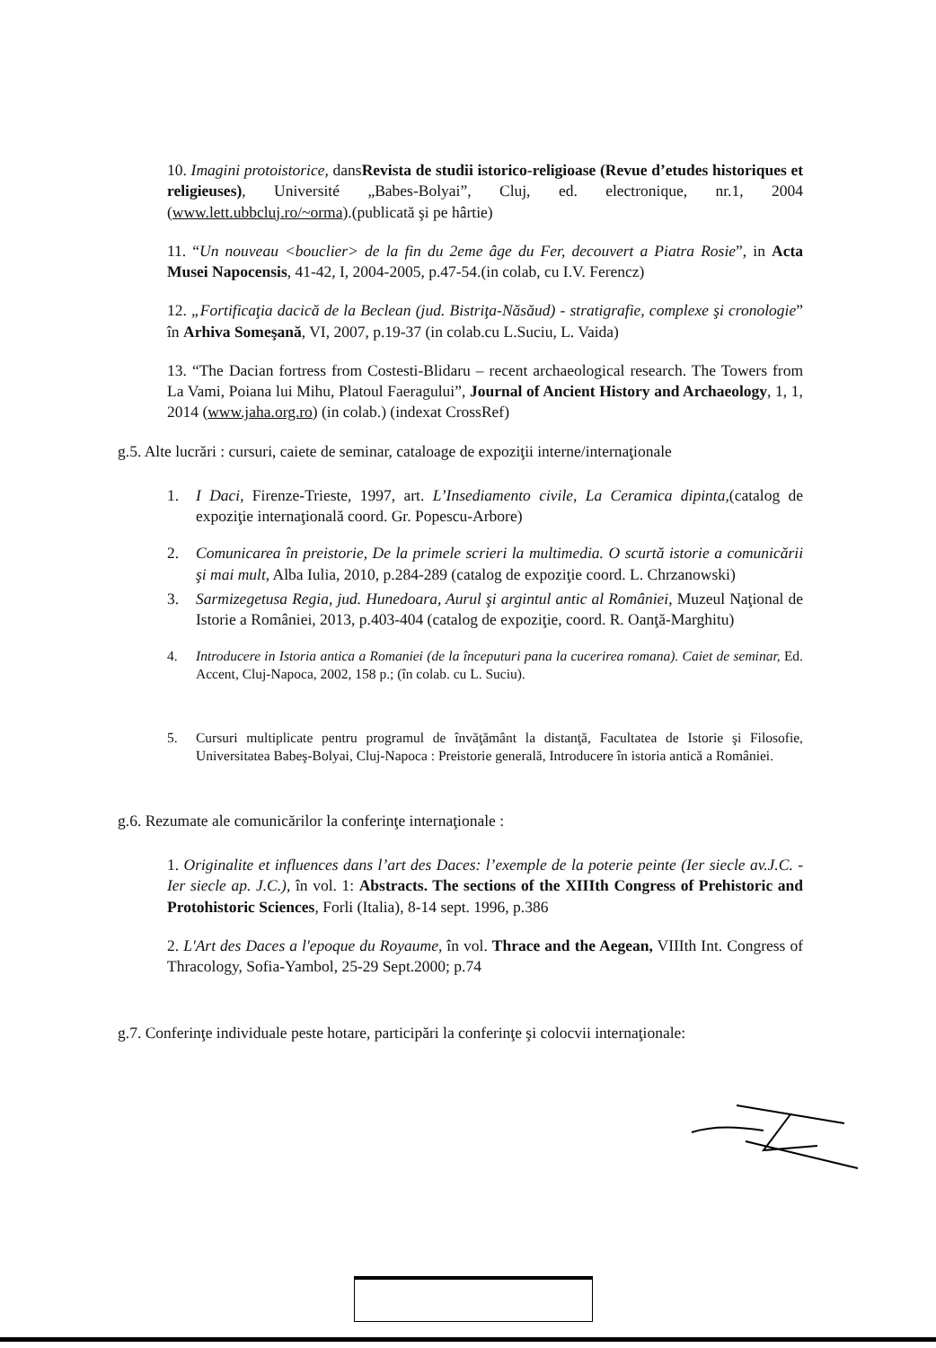10. Imagini protoistorice, dansRevista de studii istorico-religioase (Revue d’etudes historiques et religieuses), Université „Babes-Bolyai”, Cluj, ed. electronique, nr.1, 2004 (www.lett.ubbcluj.ro/~orma).(publicată şi pe hârtie)
11. “Un nouveau <bouclier> de la fin du 2eme âge du Fer, decouvert a Piatra Rosie”, in Acta Musei Napocensis, 41-42, I, 2004-2005, p.47-54.(in colab, cu I.V. Ferencz)
12. „Fortificaţia dacică de la Beclean (jud. Bistriţa-Năsăud) - stratigrafie, complexe şi cronologie” în Arhiva Someşană, VI, 2007, p.19-37 (in colab.cu L.Suciu, L. Vaida)
13. “The Dacian fortress from Costesti-Blidaru – recent archaeological research. The Towers from La Vami, Poiana lui Mihu, Platoul Faeragului”, Journal of Ancient History and Archaeology, 1, 1, 2014 (www.jaha.org.ro) (in colab.) (indexat CrossRef)
g.5. Alte lucrări : cursuri, caiete de seminar, cataloage de expoziţii interne/internaţionale
1. I Daci, Firenze-Trieste, 1997, art. L’Insediamento civile, La Ceramica dipinta,(catalog de expoziţie internaţională coord. Gr. Popescu-Arbore)
2. Comunicarea în preistorie, De la primele scrieri la multimedia. O scurtă istorie a comunicării şi mai mult, Alba Iulia, 2010, p.284-289 (catalog de expoziţie coord. L. Chrzanowski)
3. Sarmizegetusa Regia, jud. Hunedoara, Aurul şi argintul antic al României, Muzeul Naţional de Istorie a României, 2013, p.403-404 (catalog de expoziţie, coord. R. Oanţă-Marghitu)
4. Introducere in Istoria antica a Romaniei (de la începuturi pana la cucerirea romana). Caiet de seminar, Ed. Accent, Cluj-Napoca, 2002, 158 p.; (în colab. cu L. Suciu).
5. Cursuri multiplicate pentru programul de învăţământ la distanţă, Facultatea de Istorie şi Filosofie, Universitatea Babeş-Bolyai, Cluj-Napoca : Preistorie generală, Introducere în istoria antică a României.
g.6. Rezumate ale comunicărilor la conferinţe internaţionale :
1. Originalite et influences dans l’art des Daces: l’exemple de la poterie peinte (Ier siecle av.J.C. - Ier siecle ap. J.C.), în vol. 1: Abstracts. The sections of the XIIIth Congress of Prehistoric and Protohistoric Sciences, Forli (Italia), 8-14 sept. 1996, p.386
2. L'Art des Daces a l'epoque du Royaume, în vol. Thrace and the Aegean, VIIIth Int. Congress of Thracology, Sofia-Yambol, 25-29 Sept.2000; p.74
g.7. Conferinţe individuale peste hotare, participări la conferinţe şi colocvii internaţionale: